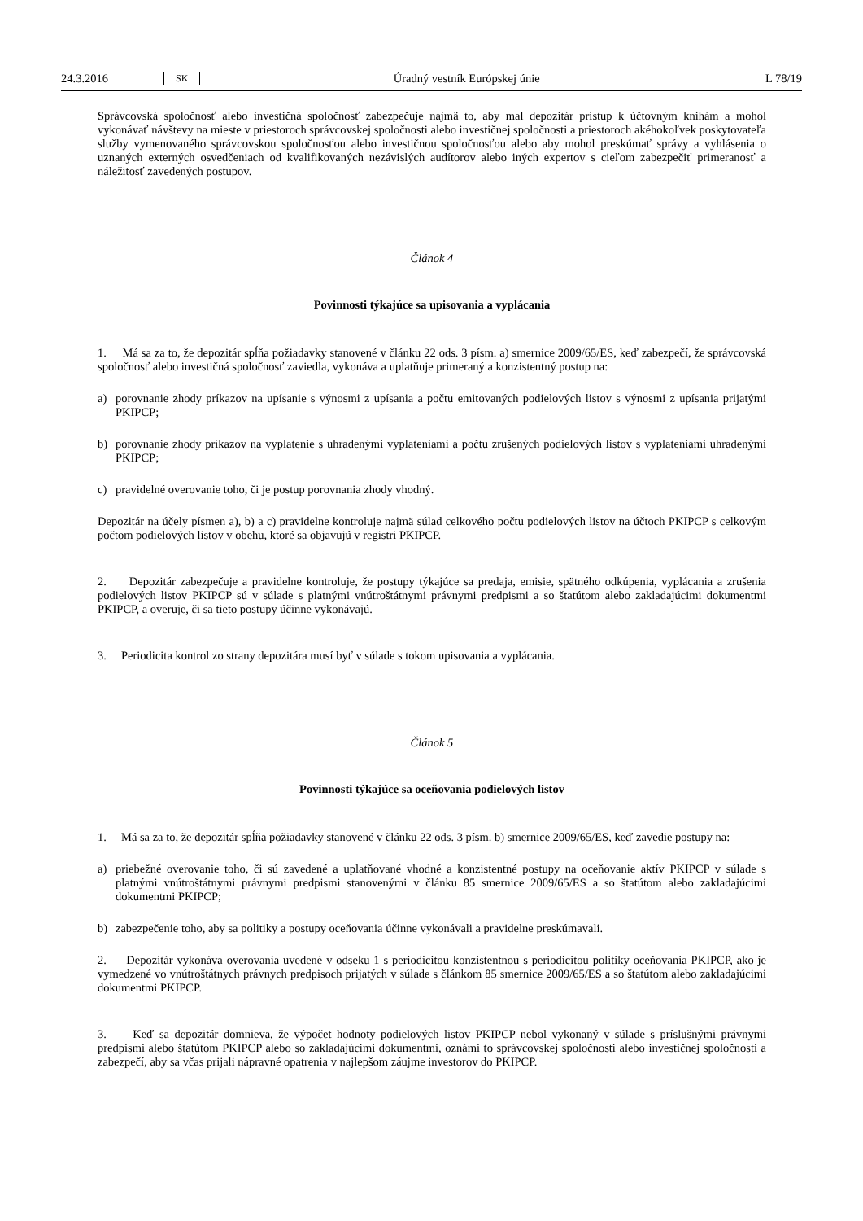24.3.2016 SK Úradný vestník Európskej únie L 78/19
Správcovská spoločnosť alebo investičná spoločnosť zabezpečuje najmä to, aby mal depozitár prístup k účtovným knihám a mohol vykonávať návštevy na mieste v priestoroch správcovskej spoločnosti alebo investičnej spoločnosti a priestoroch akéhokoľvek poskytovateľa služby vymenovaného správcovskou spoločnosťou alebo investičnou spoločnosťou alebo aby mohol preskúmať správy a vyhlásenia o uznaných externých osvedčeniach od kvalifikovaných nezávislých audítorov alebo iných expertov s cieľom zabezpečiť primeranosť a náležitosť zavedených postupov.
Článok 4
Povinnosti týkajúce sa upisovania a vyplácania
1. Má sa za to, že depozitár spĺňa požiadavky stanovené v článku 22 ods. 3 písm. a) smernice 2009/65/ES, keď zabezpečí, že správcovská spoločnosť alebo investičná spoločnosť zaviedla, vykonáva a uplatňuje primeraný a konzistentný postup na:
a) porovnanie zhody príkazov na upísanie s výnosmi z upísania a počtu emitovaných podielových listov s výnosmi z upísania prijatými PKIPCP;
b) porovnanie zhody príkazov na vyplatenie s uhradenými vyplateniami a počtu zrušených podielových listov s vyplateniami uhradenými PKIPCP;
c) pravidelné overovanie toho, či je postup porovnania zhody vhodný.
Depozitár na účely písmen a), b) a c) pravidelne kontroluje najmä súlad celkového počtu podielových listov na účtoch PKIPCP s celkovým počtom podielových listov v obehu, ktoré sa objavujú v registri PKIPCP.
2. Depozitár zabezpečuje a pravidelne kontroluje, že postupy týkajúce sa predaja, emisie, spätného odkúpenia, vyplácania a zrušenia podielových listov PKIPCP sú v súlade s platnými vnútroštátnymi právnymi predpismi a so štatútom alebo zakladajúcimi dokumentmi PKIPCP, a overuje, či sa tieto postupy účinne vykonávajú.
3. Periodicita kontrol zo strany depozitára musí byť v súlade s tokom upisovania a vyplácania.
Článok 5
Povinnosti týkajúce sa oceňovania podielových listov
1. Má sa za to, že depozitár spĺňa požiadavky stanovené v článku 22 ods. 3 písm. b) smernice 2009/65/ES, keď zavedie postupy na:
a) priebežné overovanie toho, či sú zavedené a uplatňované vhodné a konzistentné postupy na oceňovanie aktív PKIPCP v súlade s platnými vnútroštátnymi právnymi predpismi stanovenými v článku 85 smernice 2009/65/ES a so štatútom alebo zakladajúcimi dokumentmi PKIPCP;
b) zabezpečenie toho, aby sa politiky a postupy oceňovania účinne vykonávali a pravidelne preskúmavali.
2. Depozitár vykonáva overovania uvedené v odseku 1 s periodicitou konzistentnou s periodicitou politiky oceňovania PKIPCP, ako je vymedzené vo vnútroštátnych právnych predpisoch prijatých v súlade s článkom 85 smernice 2009/65/ES a so štatútom alebo zakladajúcimi dokumentmi PKIPCP.
3. Keď sa depozitár domnieva, že výpočet hodnoty podielových listov PKIPCP nebol vykonaný v súlade s príslušnými právnymi predpismi alebo štatútom PKIPCP alebo so zakladajúcimi dokumentmi, oznámi to správcovskej spoločnosti alebo investičnej spoločnosti a zabezpečí, aby sa včas prijali nápravné opatrenia v najlepšom záujme investorov do PKIPCP.